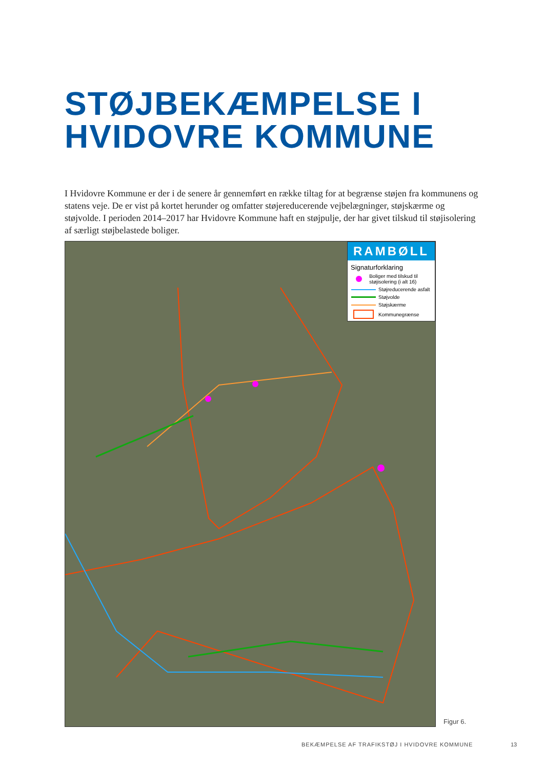STØJBEKÆMPELSE I
HVIDOVRE KOMMUNE
I Hvidovre Kommune er der i de senere år gennemført en række tiltag for at begrænse støjen fra kommunens og statens veje. De er vist på kortet herunder og omfatter støjereducerende vejbelægninger, støjskærme og støjvolde. I perioden 2014–2017 har Hvidovre Kommune haft en støjpulje, der har givet tilskud til støjisolering af særligt støjbelastede boliger.
RAMBØLL
Signaturforklaring
Boliger med tilskud til støjisolering (i alt 16)
Støjreducerende asfalt
Støjvolde
Støjskærme
Kommunegrænse
Figur 6.
BEKÆMPELSE AF TRAFIKSTØJ I HVIDOVRE KOMMUNE
13